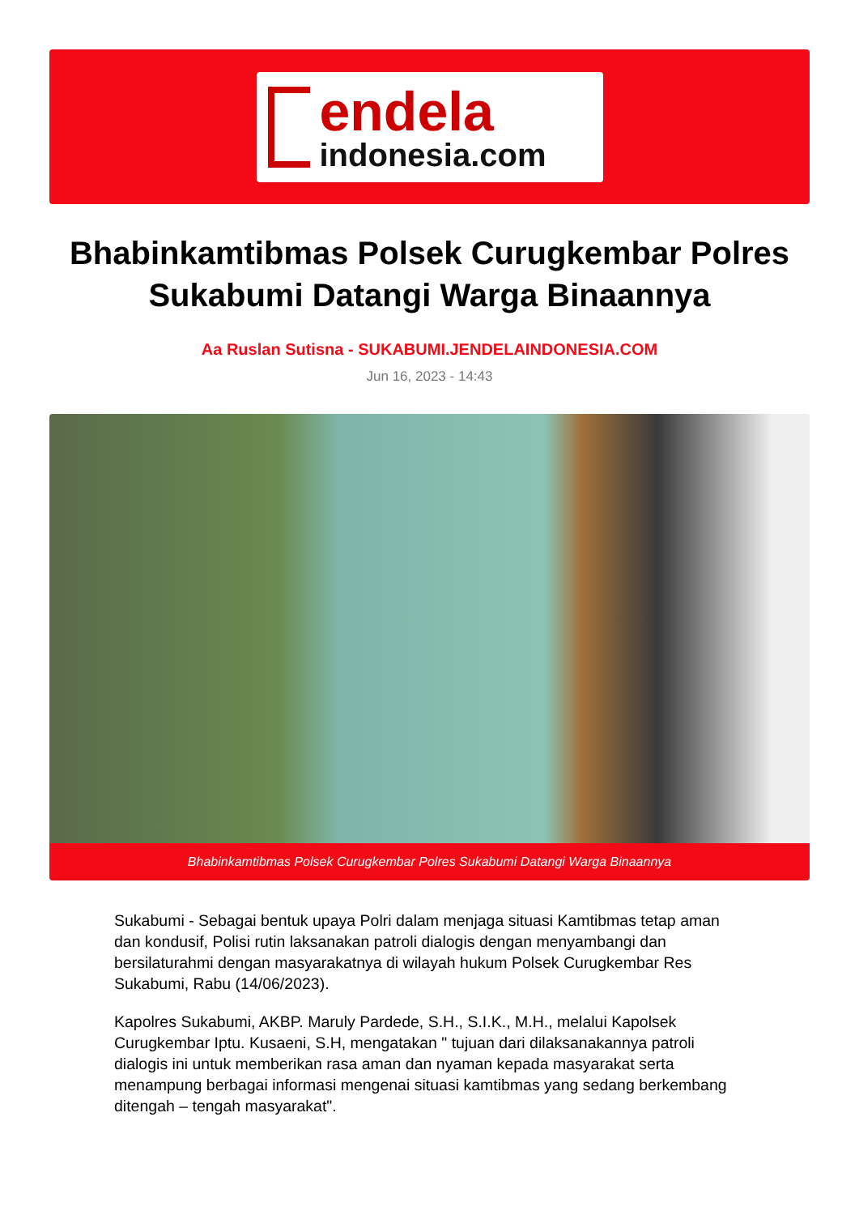endela
indonesia.com
Bhabinkamtibmas Polsek Curugkembar Polres Sukabumi Datangi Warga Binaannya
Aa Ruslan Sutisna - SUKABUMI.JENDELAINDONESIA.COM
Jun 16, 2023 - 14:43
Bhabinkamtibmas Polsek Curugkembar Polres Sukabumi Datangi Warga Binaannya
Sukabumi - Sebagai bentuk upaya Polri dalam menjaga situasi Kamtibmas tetap aman dan kondusif, Polisi rutin laksanakan patroli dialogis dengan menyambangi dan bersilaturahmi dengan masyarakatnya di wilayah hukum Polsek Curugkembar Res Sukabumi, Rabu (14/06/2023).
Kapolres Sukabumi, AKBP. Maruly Pardede, S.H., S.I.K., M.H., melalui Kapolsek Curugkembar Iptu. Kusaeni, S.H, mengatakan " tujuan dari dilaksanakannya patroli dialogis ini untuk memberikan rasa aman dan nyaman kepada masyarakat serta menampung berbagai informasi mengenai situasi kamtibmas yang sedang berkembang ditengah – tengah masyarakat".